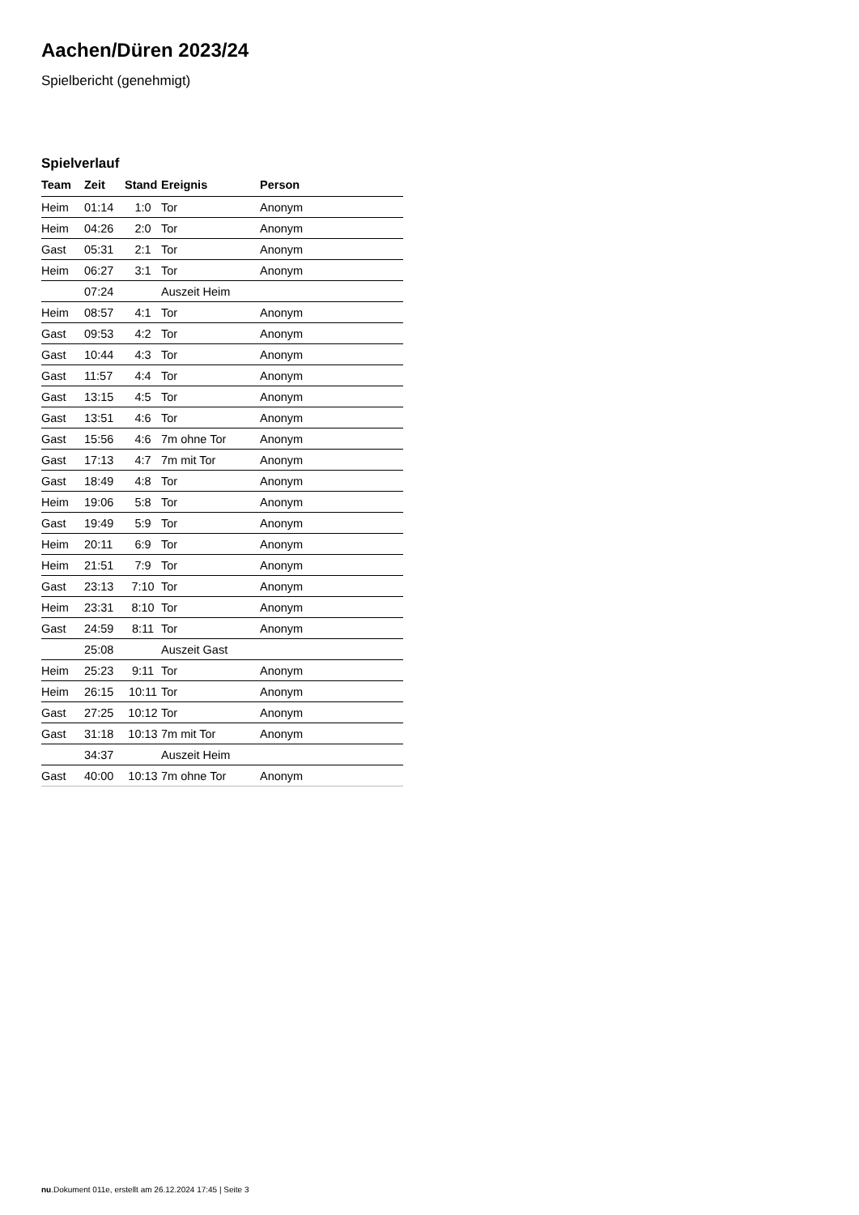Aachen/Düren 2023/24
Spielbericht (genehmigt)
Spielverlauf
| Team | Zeit | Stand | Ereignis | Person |
| --- | --- | --- | --- | --- |
| Heim | 01:14 | 1:0 | Tor | Anonym |
| Heim | 04:26 | 2:0 | Tor | Anonym |
| Gast | 05:31 | 2:1 | Tor | Anonym |
| Heim | 06:27 | 3:1 | Tor | Anonym |
| | 07:24 | | Auszeit Heim | |
| Heim | 08:57 | 4:1 | Tor | Anonym |
| Gast | 09:53 | 4:2 | Tor | Anonym |
| Gast | 10:44 | 4:3 | Tor | Anonym |
| Gast | 11:57 | 4:4 | Tor | Anonym |
| Gast | 13:15 | 4:5 | Tor | Anonym |
| Gast | 13:51 | 4:6 | Tor | Anonym |
| Gast | 15:56 | 4:6 | 7m ohne Tor | Anonym |
| Gast | 17:13 | 4:7 | 7m mit Tor | Anonym |
| Gast | 18:49 | 4:8 | Tor | Anonym |
| Heim | 19:06 | 5:8 | Tor | Anonym |
| Gast | 19:49 | 5:9 | Tor | Anonym |
| Heim | 20:11 | 6:9 | Tor | Anonym |
| Heim | 21:51 | 7:9 | Tor | Anonym |
| Gast | 23:13 | 7:10 | Tor | Anonym |
| Heim | 23:31 | 8:10 | Tor | Anonym |
| Gast | 24:59 | 8:11 | Tor | Anonym |
| | 25:08 | | Auszeit Gast | |
| Heim | 25:23 | 9:11 | Tor | Anonym |
| Heim | 26:15 | 10:11 | Tor | Anonym |
| Gast | 27:25 | 10:12 | Tor | Anonym |
| Gast | 31:18 | 10:13 | 7m mit Tor | Anonym |
| | 34:37 | | Auszeit Heim | |
| Gast | 40:00 | 10:13 | 7m ohne Tor | Anonym |
nu.Dokument 011e, erstellt am 26.12.2024 17:45 | Seite 3